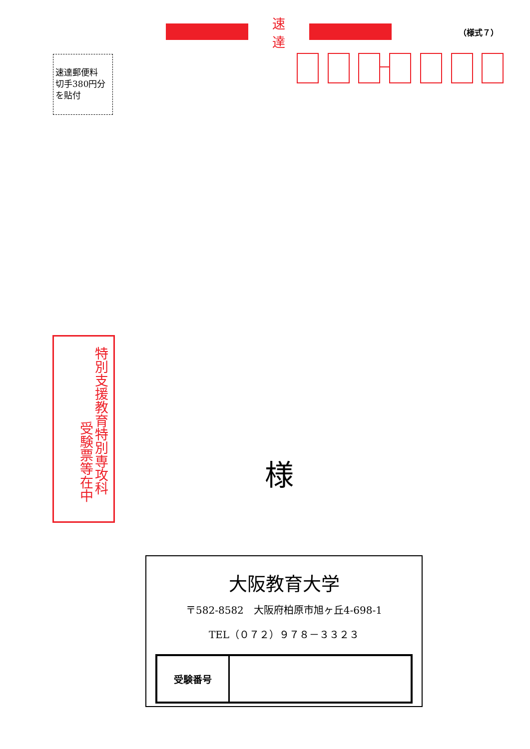速達
（様式７）
速達郵便料
切手380円分
を貼付
特別支援教育特別専攻科
受験票等在中
様
大阪教育大学
〒582-8582　大阪府柏原市旭ヶ丘4-698-1
TEL（０７２）９７８－３３２３
| 受験番号 | |